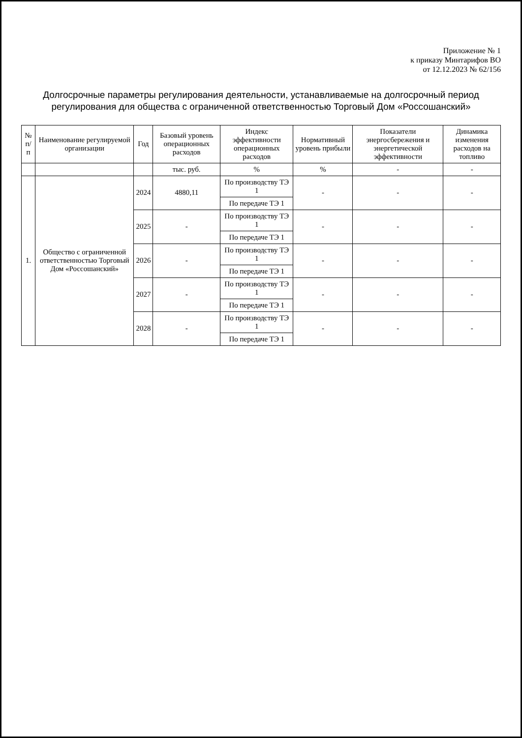Приложение № 1
к приказу Минтарифов ВО
от 12.12.2023 № 62/156
Долгосрочные параметры регулирования деятельности, устанавливаемые на долгосрочный период регулирования для общества с ограниченной ответственностью Торговый Дом «Россошанский»
| № п/п | Наименование регулируемой организации | Год | Базовый уровень операционных расходов | Индекс эффективности операционных расходов | Нормативный уровень прибыли | Показатели энергосбережения и энергетической эффективности | Динамика изменения расходов на топливо |
| --- | --- | --- | --- | --- | --- | --- | --- |
| | | | тыс. руб. | % | % | - | - |
| 1. | Общество с ограниченной ответственностью Торговый Дом «Россошанский» | 2024 | 4880,11 | По производству ТЭ 1 | - | - | - |
| | | | | По передаче ТЭ 1 | | | |
| | | 2025 | - | По производству ТЭ 1 | - | - | - |
| | | | | По передаче ТЭ 1 | | | |
| | | 2026 | - | По производству ТЭ 1 | - | - | - |
| | | | | По передаче ТЭ 1 | | | |
| | | 2027 | - | По производству ТЭ 1 | - | - | - |
| | | | | По передаче ТЭ 1 | | | |
| | | 2028 | - | По производству ТЭ 1 | - | - | - |
| | | | | По передаче ТЭ 1 | | | |